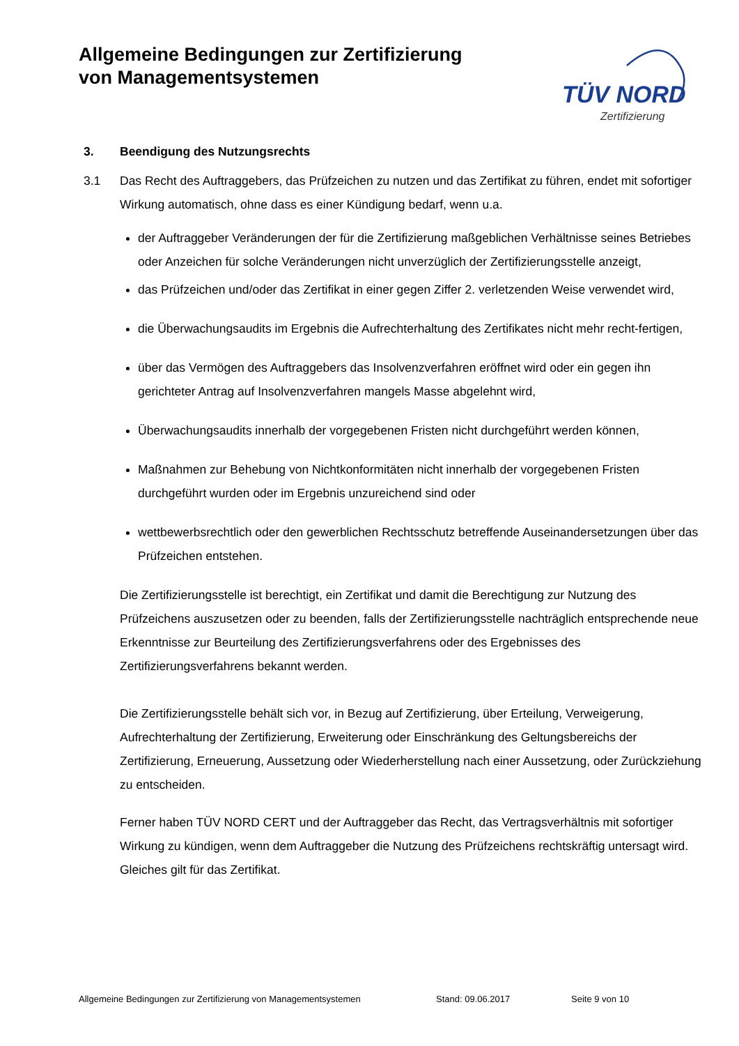Allgemeine Bedingungen zur Zertifizierung
von Managementsystemen
TÜV NORD
Zertifizierung
3. Beendigung des Nutzungsrechts
3.1 Das Recht des Auftraggebers, das Prüfzeichen zu nutzen und das Zertifikat zu führen, endet mit sofortiger Wirkung automatisch, ohne dass es einer Kündigung bedarf, wenn u.a.
der Auftraggeber Veränderungen der für die Zertifizierung maßgeblichen Verhältnisse seines Betriebes oder Anzeichen für solche Veränderungen nicht unverzüglich der Zertifizierungsstelle anzeigt,
das Prüfzeichen und/oder das Zertifikat in einer gegen Ziffer 2. verletzenden Weise verwendet wird,
die Überwachungsaudits im Ergebnis die Aufrechterhaltung des Zertifikates nicht mehr recht-fertigen,
über das Vermögen des Auftraggebers das Insolvenzverfahren eröffnet wird oder ein gegen ihn gerichteter Antrag auf Insolvenzverfahren mangels Masse abgelehnt wird,
Überwachungsaudits innerhalb der vorgegebenen Fristen nicht durchgeführt werden können,
Maßnahmen zur Behebung von Nichtkonformitäten nicht innerhalb der vorgegebenen Fristen durchgeführt wurden oder im Ergebnis unzureichend sind oder
wettbewerbsrechtlich oder den gewerblichen Rechtsschutz betreffende Auseinandersetzungen über das Prüfzeichen entstehen.
Die Zertifizierungsstelle ist berechtigt, ein Zertifikat und damit die Berechtigung zur Nutzung des Prüfzeichens auszusetzen oder zu beenden, falls der Zertifizierungsstelle nachträglich entsprechende neue Erkenntnisse zur Beurteilung des Zertifizierungsverfahrens oder des Ergebnisses des Zertifizierungsverfahrens bekannt werden.
Die Zertifizierungsstelle behält sich vor, in Bezug auf Zertifizierung, über Erteilung, Verweigerung, Aufrechterhaltung der Zertifizierung, Erweiterung oder Einschränkung des Geltungsbereichs der Zertifizierung, Erneuerung, Aussetzung oder Wiederherstellung nach einer Aussetzung, oder Zurückziehung zu entscheiden.
Ferner haben TÜV NORD CERT und der Auftraggeber das Recht, das Vertragsverhältnis mit sofortiger Wirkung zu kündigen, wenn dem Auftraggeber die Nutzung des Prüfzeichens rechtskräftig untersagt wird. Gleiches gilt für das Zertifikat.
Allgemeine Bedingungen zur Zertifizierung von Managementsystemen Stand: 09.06.2017 Seite 9 von 10